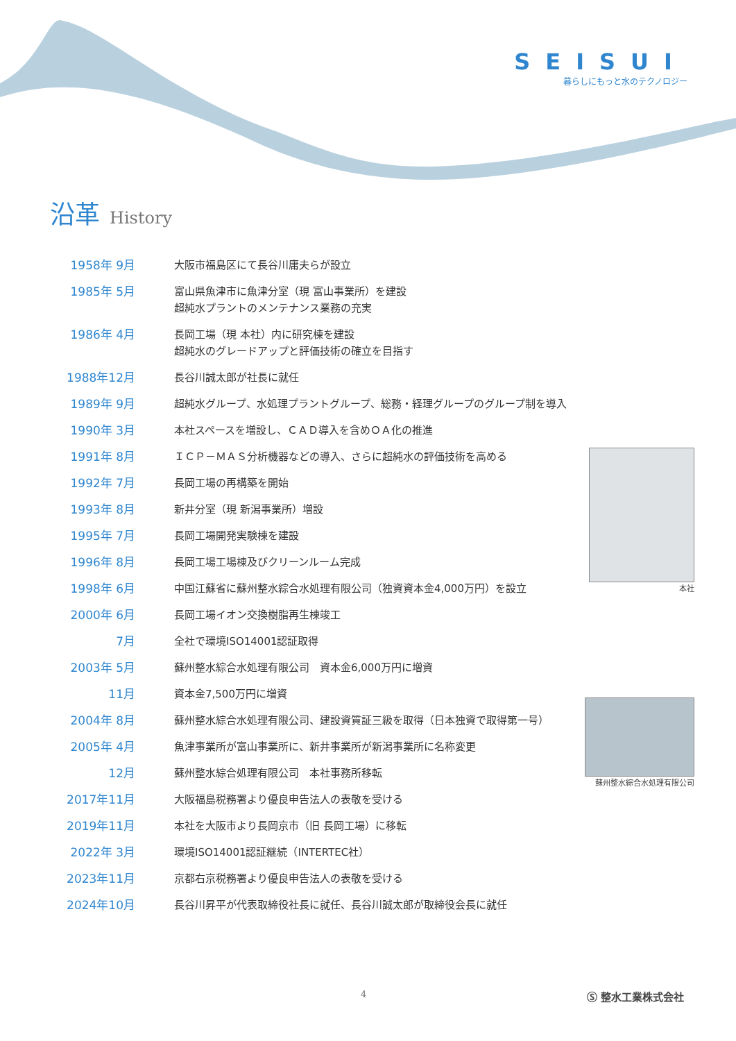SEISUI
暮らしにもっと水のテクノロジー
沿革 History
| 1958年 9月 | 大阪市福島区にて長谷川庸夫らが設立 |
| 1985年 5月 | 富山県魚津市に魚津分室（現 富山事業所）を建設 超純水プラントのメンテナンス業務の充実 |
| 1986年 4月 | 長岡工場（現 本社）内に研究棟を建設 超純水のグレードアップと評価技術の確立を目指す |
| 1988年12月 | 長谷川誠太郎が社長に就任 |
| 1989年 9月 | 超純水グループ、水処理プラントグループ、総務・経理グループのグループ制を導入 |
| 1990年 3月 | 本社スペースを増設し、ＣＡＤ導入を含めＯＡ化の推進 |
| 1991年 8月 | ＩＣＰ－ＭＡＳ分析機器などの導入、さらに超純水の評価技術を高める |
| 1992年 7月 | 長岡工場の再構築を開始 |
| 1993年 8月 | 新井分室（現 新潟事業所）増設 |
| 1995年 7月 | 長岡工場開発実験棟を建設 |
| 1996年 8月 | 長岡工場工場棟及びクリーンルーム完成 |
| 1998年 6月 | 中国江蘇省に蘇州整水綜合水処理有限公司（独資資本金4,000万円）を設立 |
| 2000年 6月 | 長岡工場イオン交換樹脂再生棟竣工 |
| 7月 | 全社で環境ISO14001認証取得 |
| 2003年 5月 | 蘇州整水綜合水処理有限公司 資本金6,000万円に増資 |
| 11月 | 資本金7,500万円に増資 |
| 2004年 8月 | 蘇州整水綜合水処理有限公司、建設資質証三級を取得（日本独資で取得第一号） |
| 2005年 4月 | 魚津事業所が富山事業所に、新井事業所が新潟事業所に名称変更 |
| 12月 | 蘇州整水綜合処理有限公司 本社事務所移転 |
| 2017年11月 | 大阪福島税務署より優良申告法人の表敬を受ける |
| 2019年11月 | 本社を大阪市より長岡京市（旧 長岡工場）に移転 |
| 2022年 3月 | 環境ISO14001認証継続（INTERTEC社） |
| 2023年11月 | 京都右京税務署より優良申告法人の表敬を受ける |
| 2024年10月 | 長谷川昇平が代表取締役社長に就任、長谷川誠太郎が取締役会長に就任 |
本社
蘇州整水綜合水処理有限公司
4 Ⓢ 整水工業株式会社